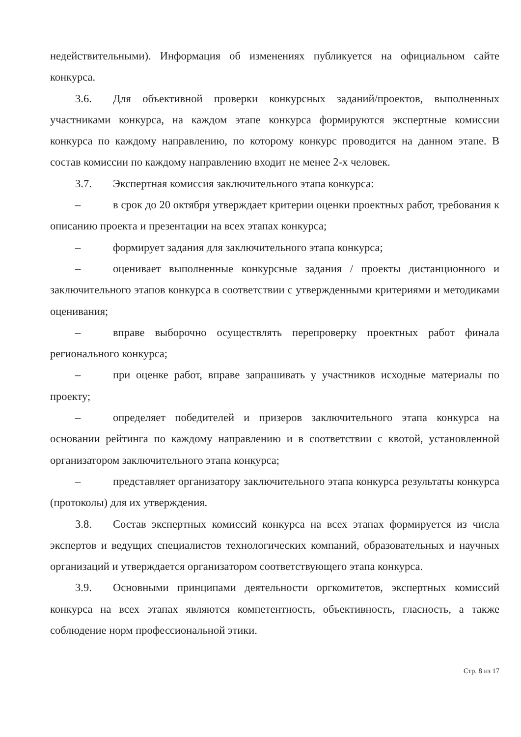недействительными). Информация об изменениях публикуется на официальном сайте конкурса.
3.6. Для объективной проверки конкурсных заданий/проектов, выполненных участниками конкурса, на каждом этапе конкурса формируются экспертные комиссии конкурса по каждому направлению, по которому конкурс проводится на данном этапе. В состав комиссии по каждому направлению входит не менее 2-х человек.
3.7. Экспертная комиссия заключительного этапа конкурса:
– в срок до 20 октября утверждает критерии оценки проектных работ, требования к описанию проекта и презентации на всех этапах конкурса;
– формирует задания для заключительного этапа конкурса;
– оценивает выполненные конкурсные задания / проекты дистанционного и заключительного этапов конкурса в соответствии с утвержденными критериями и методиками оценивания;
– вправе выборочно осуществлять перепроверку проектных работ финала регионального конкурса;
– при оценке работ, вправе запрашивать у участников исходные материалы по проекту;
– определяет победителей и призеров заключительного этапа конкурса на основании рейтинга по каждому направлению и в соответствии с квотой, установленной организатором заключительного этапа конкурса;
– представляет организатору заключительного этапа конкурса результаты конкурса (протоколы) для их утверждения.
3.8. Состав экспертных комиссий конкурса на всех этапах формируется из числа экспертов и ведущих специалистов технологических компаний, образовательных и научных организаций и утверждается организатором соответствующего этапа конкурса.
3.9. Основными принципами деятельности оргкомитетов, экспертных комиссий конкурса на всех этапах являются компетентность, объективность, гласность, а также соблюдение норм профессиональной этики.
Стр. 8 из 17